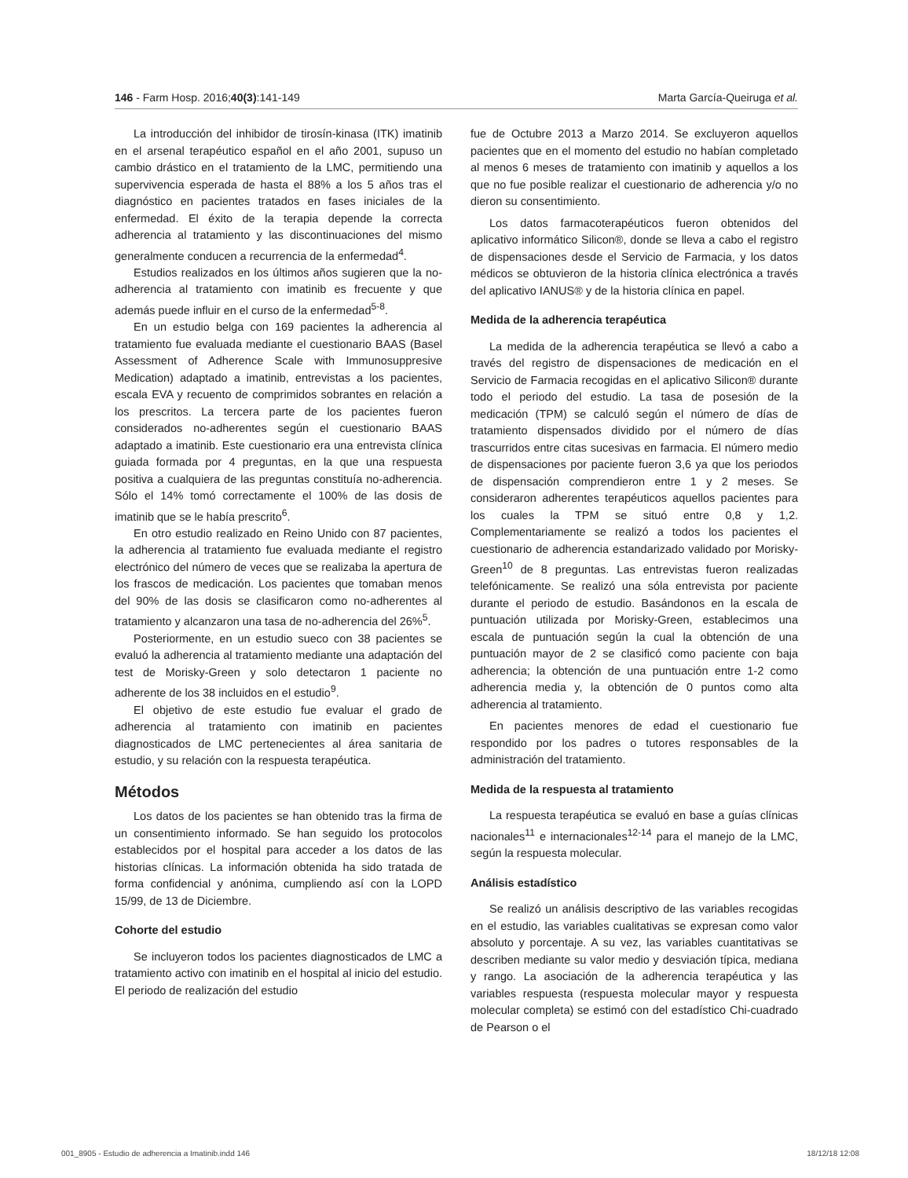146 - Farm Hosp. 2016;40(3):141-149 Marta García-Queiruga et al.
La introducción del inhibidor de tirosín-kinasa (ITK) imatinib en el arsenal terapéutico español en el año 2001, supuso un cambio drástico en el tratamiento de la LMC, permitiendo una supervivencia esperada de hasta el 88% a los 5 años tras el diagnóstico en pacientes tratados en fases iniciales de la enfermedad. El éxito de la terapia depende la correcta adherencia al tratamiento y las discontinuaciones del mismo generalmente conducen a recurrencia de la enfermedad<sup>4</sup>.
Estudios realizados en los últimos años sugieren que la no-adherencia al tratamiento con imatinib es frecuente y que además puede influir en el curso de la enfermedad<sup>5-8</sup>.
En un estudio belga con 169 pacientes la adherencia al tratamiento fue evaluada mediante el cuestionario BAAS (Basel Assessment of Adherence Scale with Immunosuppresive Medication) adaptado a imatinib, entrevistas a los pacientes, escala EVA y recuento de comprimidos sobrantes en relación a los prescritos. La tercera parte de los pacientes fueron considerados no-adherentes según el cuestionario BAAS adaptado a imatinib. Este cuestionario era una entrevista clínica guiada formada por 4 preguntas, en la que una respuesta positiva a cualquiera de las preguntas constituía no-adherencia. Sólo el 14% tomó correctamente el 100% de las dosis de imatinib que se le había prescrito<sup>6</sup>.
En otro estudio realizado en Reino Unido con 87 pacientes, la adherencia al tratamiento fue evaluada mediante el registro electrónico del número de veces que se realizaba la apertura de los frascos de medicación. Los pacientes que tomaban menos del 90% de las dosis se clasificaron como no-adherentes al tratamiento y alcanzaron una tasa de no-adherencia del 26%<sup>5</sup>.
Posteriormente, en un estudio sueco con 38 pacientes se evaluó la adherencia al tratamiento mediante una adaptación del test de Morisky-Green y solo detectaron 1 paciente no adherente de los 38 incluidos en el estudio<sup>9</sup>.
El objetivo de este estudio fue evaluar el grado de adherencia al tratamiento con imatinib en pacientes diagnosticados de LMC pertenecientes al área sanitaria de estudio, y su relación con la respuesta terapéutica.
Métodos
Los datos de los pacientes se han obtenido tras la firma de un consentimiento informado. Se han seguido los protocolos establecidos por el hospital para acceder a los datos de las historias clínicas. La información obtenida ha sido tratada de forma confidencial y anónima, cumpliendo así con la LOPD 15/99, de 13 de Diciembre.
Cohorte del estudio
Se incluyeron todos los pacientes diagnosticados de LMC a tratamiento activo con imatinib en el hospital al inicio del estudio. El periodo de realización del estudio
fue de Octubre 2013 a Marzo 2014. Se excluyeron aquellos pacientes que en el momento del estudio no habían completado al menos 6 meses de tratamiento con imatinib y aquellos a los que no fue posible realizar el cuestionario de adherencia y/o no dieron su consentimiento.
Los datos farmacoterapéuticos fueron obtenidos del aplicativo informático Silicon®, donde se lleva a cabo el registro de dispensaciones desde el Servicio de Farmacia, y los datos médicos se obtuvieron de la historia clínica electrónica a través del aplicativo IANUS® y de la historia clínica en papel.
Medida de la adherencia terapéutica
La medida de la adherencia terapéutica se llevó a cabo a través del registro de dispensaciones de medicación en el Servicio de Farmacia recogidas en el aplicativo Silicon® durante todo el periodo del estudio. La tasa de posesión de la medicación (TPM) se calculó según el número de días de tratamiento dispensados dividido por el número de días trascurridos entre citas sucesivas en farmacia. El número medio de dispensaciones por paciente fueron 3,6 ya que los periodos de dispensación comprendieron entre 1 y 2 meses. Se consideraron adherentes terapéuticos aquellos pacientes para los cuales la TPM se situó entre 0,8 y 1,2. Complementariamente se realizó a todos los pacientes el cuestionario de adherencia estandarizado validado por Morisky-Green<sup>10</sup> de 8 preguntas. Las entrevistas fueron realizadas telefónicamente. Se realizó una sóla entrevista por paciente durante el periodo de estudio. Basándonos en la escala de puntuación utilizada por Morisky-Green, establecimos una escala de puntuación según la cual la obtención de una puntuación mayor de 2 se clasificó como paciente con baja adherencia; la obtención de una puntuación entre 1-2 como adherencia media y, la obtención de 0 puntos como alta adherencia al tratamiento.
En pacientes menores de edad el cuestionario fue respondido por los padres o tutores responsables de la administración del tratamiento.
Medida de la respuesta al tratamiento
La respuesta terapéutica se evaluó en base a guías clínicas nacionales<sup>11</sup> e internacionales<sup>12-14</sup> para el manejo de la LMC, según la respuesta molecular.
Análisis estadístico
Se realizó un análisis descriptivo de las variables recogidas en el estudio, las variables cualitativas se expresan como valor absoluto y porcentaje. A su vez, las variables cuantitativas se describen mediante su valor medio y desviación típica, mediana y rango. La asociación de la adherencia terapéutica y las variables respuesta (respuesta molecular mayor y respuesta molecular completa) se estimó con del estadístico Chi-cuadrado de Pearson o el
001_8905 - Estudio de adherencia a Imatinib.indd 146 18/12/18 12:08